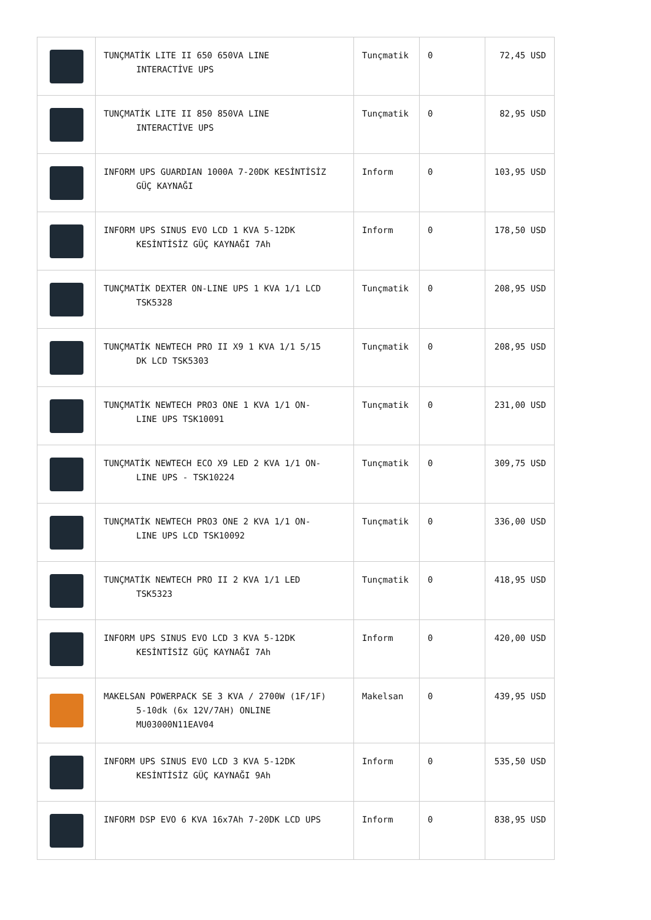| | TUNÇMATİK LITE II 650 650VA LINE INTERACTİVE UPS | Tunçmatik | 0 | 72,45 USD |
| | TUNÇMATİK LITE II 850 850VA LINE INTERACTİVE UPS | Tunçmatik | 0 | 82,95 USD |
| | INFORM UPS GUARDIAN 1000A 7-20DK KESİNTİSİZ GÜÇ KAYNAĞI | Inform | 0 | 103,95 USD |
| | INFORM UPS SINUS EVO LCD 1 KVA 5-12DK KESİNTİSİZ GÜÇ KAYNAĞI 7Ah | Inform | 0 | 178,50 USD |
| | TUNÇMATİK DEXTER ON-LINE UPS 1 KVA 1/1 LCD TSK5328 | Tunçmatik | 0 | 208,95 USD |
| | TUNÇMATİK NEWTECH PRO II X9 1 KVA 1/1 5/15 DK LCD TSK5303 | Tunçmatik | 0 | 208,95 USD |
| | TUNÇMATİK NEWTECH PRO3 ONE 1 KVA 1/1 ON- LINE UPS TSK10091 | Tunçmatik | 0 | 231,00 USD |
| | TUNÇMATİK NEWTECH ECO X9 LED 2 KVA 1/1 ON- LINE UPS - TSK10224 | Tunçmatik | 0 | 309,75 USD |
| | TUNÇMATİK NEWTECH PRO3 ONE 2 KVA 1/1 ON- LINE UPS LCD TSK10092 | Tunçmatik | 0 | 336,00 USD |
| | TUNÇMATİK NEWTECH PRO II 2 KVA 1/1 LED TSK5323 | Tunçmatik | 0 | 418,95 USD |
| | INFORM UPS SINUS EVO LCD 3 KVA 5-12DK KESİNTİSİZ GÜÇ KAYNAĞI 7Ah | Inform | 0 | 420,00 USD |
| | MAKELSAN POWERPACK SE 3 KVA / 2700W (1F/1F) 5-10dk (6x 12V/7AH) ONLINE MU03000N11EAV04 | Makelsan | 0 | 439,95 USD |
| | INFORM UPS SINUS EVO LCD 3 KVA 5-12DK KESİNTİSİZ GÜÇ KAYNAĞI 9Ah | Inform | 0 | 535,50 USD |
| | INFORM DSP EVO 6 KVA 16x7Ah 7-20DK LCD UPS | Inform | 0 | 838,95 USD |